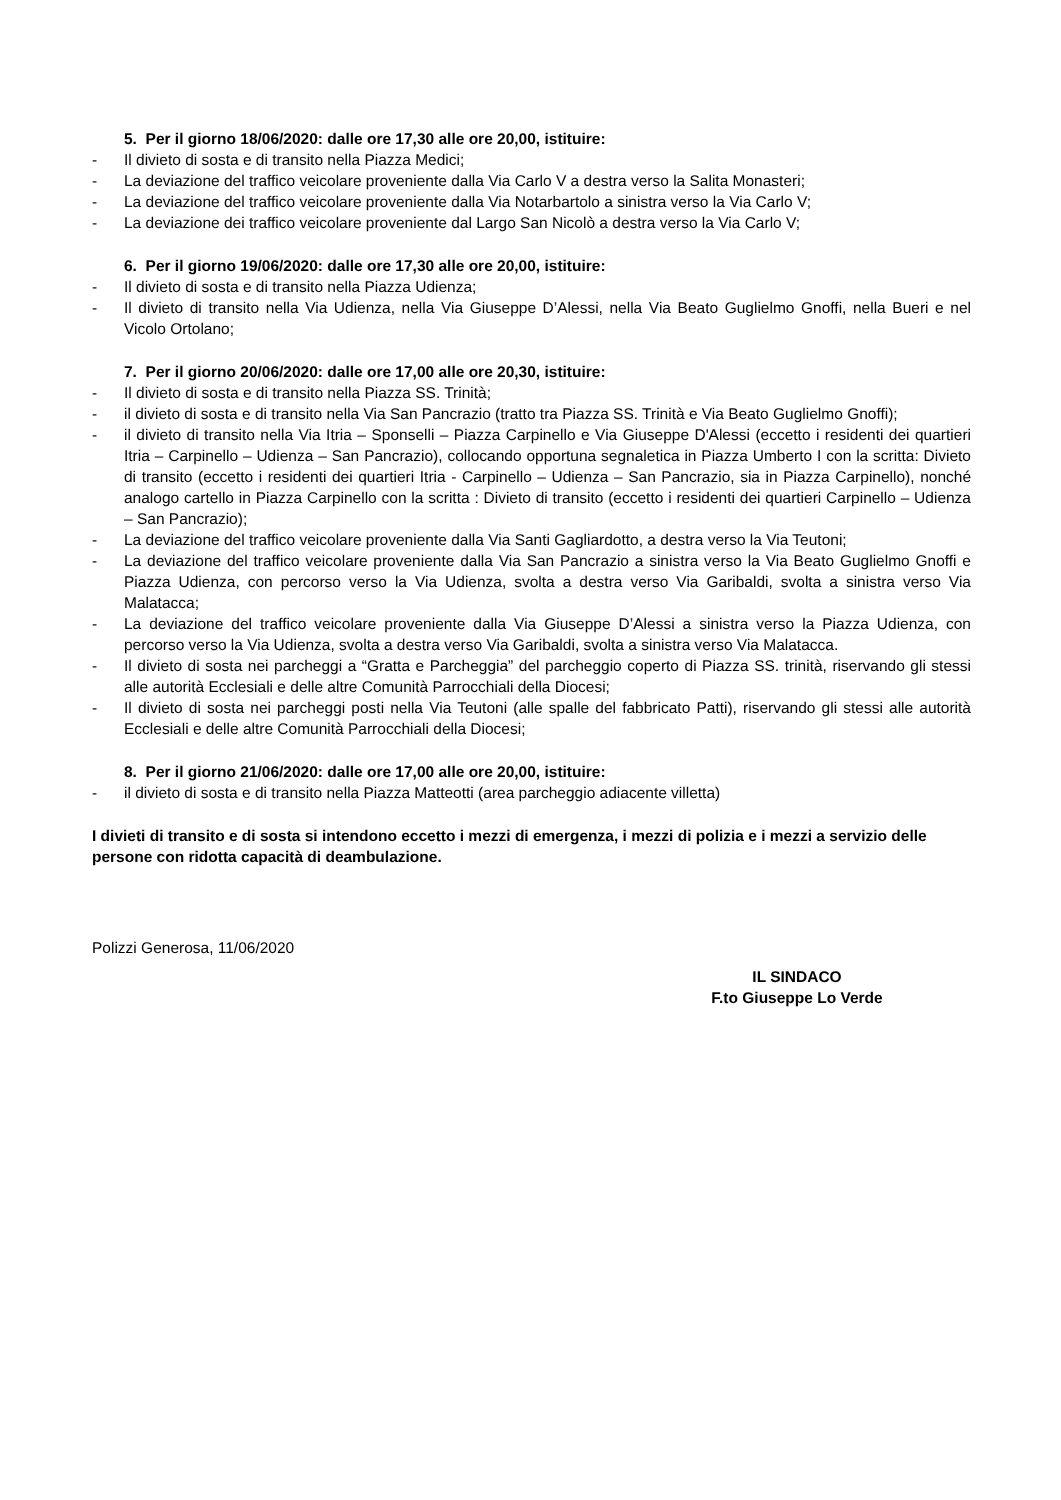5. Per il giorno 18/06/2020: dalle ore 17,30 alle ore 20,00, istituire:
- Il divieto di sosta e di transito nella Piazza Medici;
- La deviazione del traffico veicolare proveniente dalla Via Carlo V a destra verso la Salita Monasteri;
- La deviazione del traffico veicolare proveniente dalla Via Notarbartolo a sinistra verso la Via Carlo V;
- La deviazione dei traffico veicolare proveniente dal Largo San Nicolò a destra verso la Via Carlo V;
6. Per il giorno 19/06/2020: dalle ore 17,30 alle ore 20,00, istituire:
- Il divieto di sosta e di transito nella Piazza Udienza;
- Il divieto di transito nella Via Udienza, nella Via Giuseppe D’Alessi, nella Via Beato Guglielmo Gnoffi, nella Bueri e nel Vicolo Ortolano;
7. Per il giorno 20/06/2020: dalle ore 17,00 alle ore 20,30, istituire:
- Il divieto di sosta e di transito nella Piazza SS. Trinità;
- il divieto di sosta e di transito nella Via San Pancrazio (tratto tra Piazza SS. Trinità e Via Beato Guglielmo Gnoffi);
- il divieto di transito nella Via Itria – Sponselli – Piazza Carpinello e Via Giuseppe D'Alessi (eccetto i residenti dei quartieri Itria – Carpinello – Udienza – San Pancrazio), collocando opportuna segnaletica in Piazza Umberto I con la scritta: Divieto di transito (eccetto i residenti dei quartieri Itria - Carpinello – Udienza – San Pancrazio, sia in Piazza Carpinello), nonché analogo cartello in Piazza Carpinello con la scritta : Divieto di transito (eccetto i residenti dei quartieri Carpinello – Udienza – San Pancrazio);
- La deviazione del traffico veicolare proveniente dalla Via Santi Gagliardotto, a destra verso la Via Teutoni;
- La deviazione del traffico veicolare proveniente dalla Via San Pancrazio a sinistra verso la Via Beato Guglielmo Gnoffi e Piazza Udienza, con percorso verso la Via Udienza, svolta a destra verso Via Garibaldi, svolta a sinistra verso Via Malatacca;
- La deviazione del traffico veicolare proveniente dalla Via Giuseppe D’Alessi a sinistra verso la Piazza Udienza, con percorso verso la Via Udienza, svolta a destra verso Via Garibaldi, svolta a sinistra verso Via Malatacca.
- Il divieto di sosta nei parcheggi a “Gratta e Parcheggia” del parcheggio coperto di Piazza SS. trinità, riservando gli stessi alle autorità Ecclesiali e delle altre Comunità Parrocchiali della Diocesi;
- Il divieto di sosta nei parcheggi posti nella Via Teutoni (alle spalle del fabbricato Patti), riservando gli stessi alle autorità Ecclesiali e delle altre Comunità Parrocchiali della Diocesi;
8. Per il giorno 21/06/2020: dalle ore 17,00 alle ore 20,00, istituire:
- il divieto di sosta e di transito nella Piazza Matteotti (area parcheggio adiacente villetta)
I divieti di transito e di sosta si intendono eccetto i mezzi di emergenza, i mezzi di polizia e i mezzi a servizio delle persone con ridotta capacità di deambulazione.
Polizzi Generosa, 11/06/2020
IL SINDACO
F.to Giuseppe Lo Verde